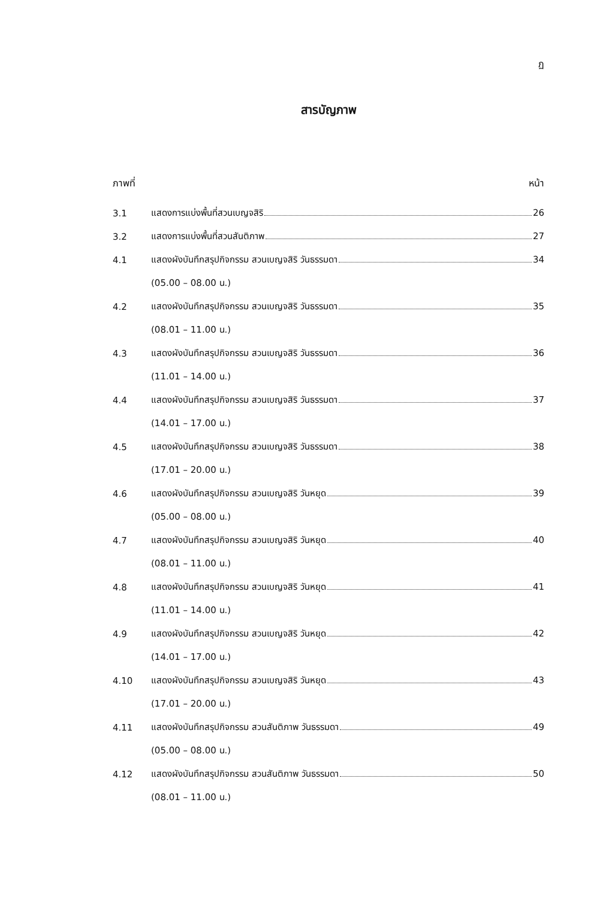ฏ
สารบัญภาพ
ภาพที่ หน้า
3.1 แสดงการแบ่งพื้นที่สวนเบญจสิริ 26
3.2 แสดงการแบ่งพื้นที่สวนสันติภาพ 27
4.1 แสดงผังบันทึกสรุปกิจกรรม สวนเบญจสิริ วันธรรมดา 34
(05.00 – 08.00 น.)
4.2 แสดงผังบันทึกสรุปกิจกรรม สวนเบญจสิริ วันธรรมดา 35
(08.01 – 11.00 น.)
4.3 แสดงผังบันทึกสรุปกิจกรรม สวนเบญจสิริ วันธรรมดา 36
(11.01 – 14.00 น.)
4.4 แสดงผังบันทึกสรุปกิจกรรม สวนเบญจสิริ วันธรรมดา 37
(14.01 – 17.00 น.)
4.5 แสดงผังบันทึกสรุปกิจกรรม สวนเบญจสิริ วันธรรมดา 38
(17.01 – 20.00 น.)
4.6 แสดงผังบันทึกสรุปกิจกรรม สวนเบญจสิริ วันหยุด 39
(05.00 – 08.00 น.)
4.7 แสดงผังบันทึกสรุปกิจกรรม สวนเบญจสิริ วันหยุด 40
(08.01 – 11.00 น.)
4.8 แสดงผังบันทึกสรุปกิจกรรม สวนเบญจสิริ วันหยุด 41
(11.01 – 14.00 น.)
4.9 แสดงผังบันทึกสรุปกิจกรรม สวนเบญจสิริ วันหยุด 42
(14.01 – 17.00 น.)
4.10 แสดงผังบันทึกสรุปกิจกรรม สวนเบญจสิริ วันหยุด 43
(17.01 – 20.00 น.)
4.11 แสดงผังบันทึกสรุปกิจกรรม สวนสันติภาพ วันธรรมดา 49
(05.00 – 08.00 น.)
4.12 แสดงผังบันทึกสรุปกิจกรรม สวนสันติภาพ วันธรรมดา 50
(08.01 – 11.00 น.)